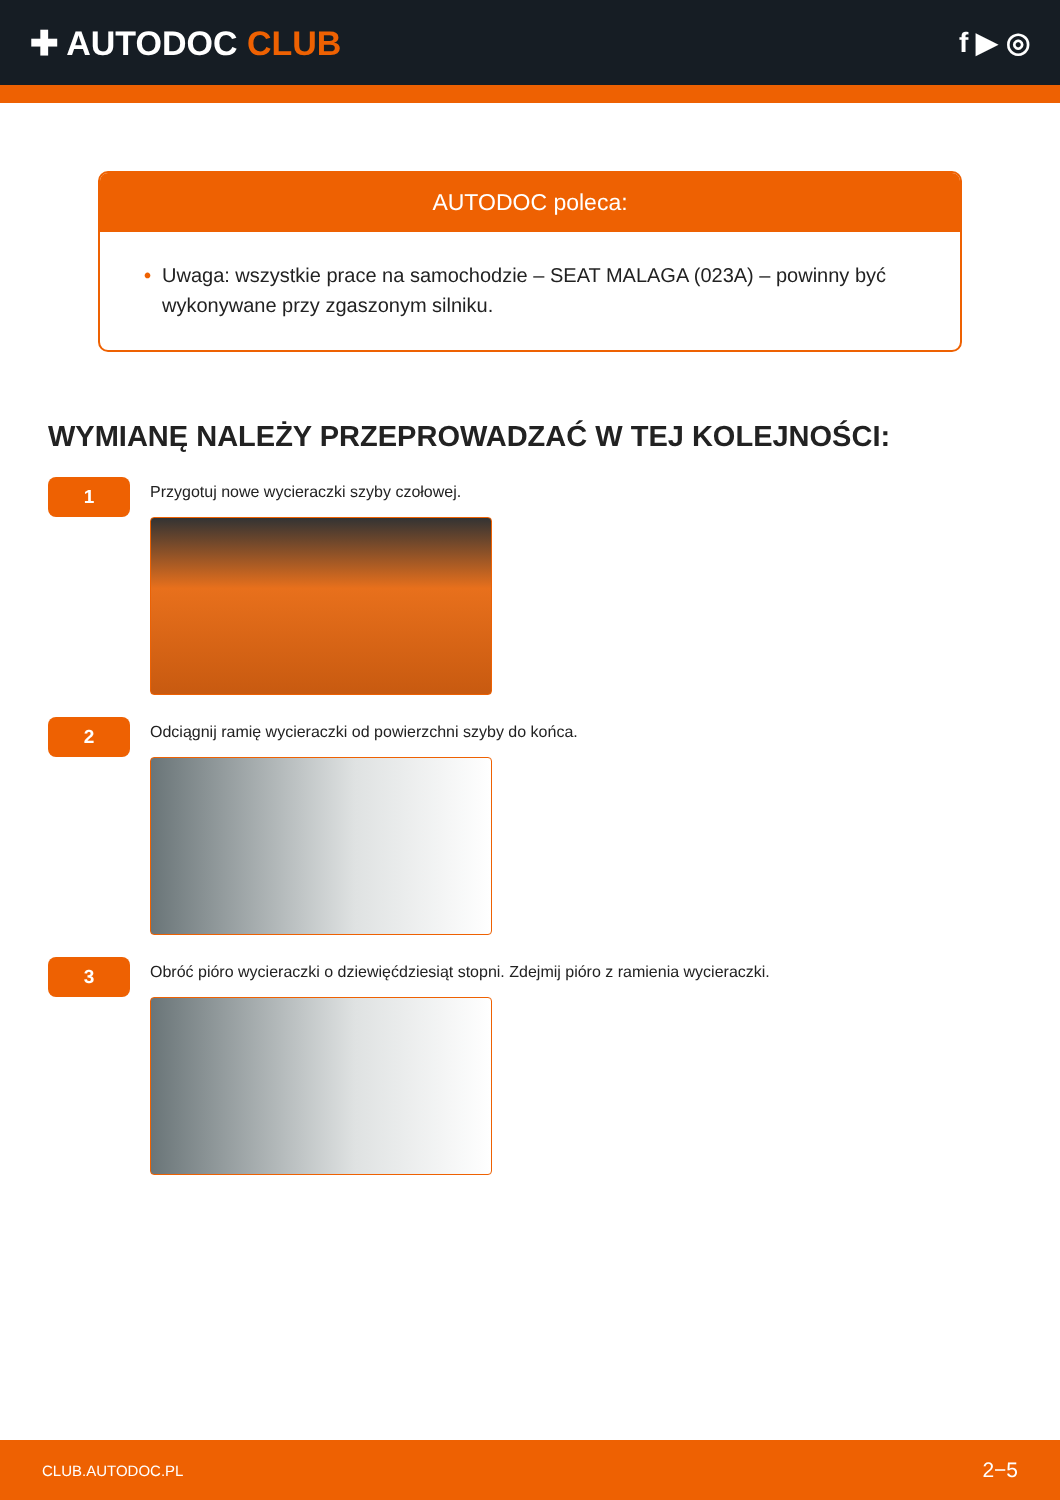✚ AUTODOC CLUB
f ▶ ◎
AUTODOC poleca:
• Uwaga: wszystkie prace na samochodzie – SEAT MALAGA (023A) – powinny być wykonywane przy zgaszonym silniku.
WYMIANĘ NALEŻY PRZEPROWADZAĆ W TEJ KOLEJNOŚCI:
1
Przygotuj nowe wycieraczki szyby czołowej.
2
Odciągnij ramię wycieraczki od powierzchni szyby do końca.
3
Obróć pióro wycieraczki o dziewięćdziesiąt stopni. Zdejmij pióro z ramienia wycieraczki.
CLUB.AUTODOC.PL 2−5